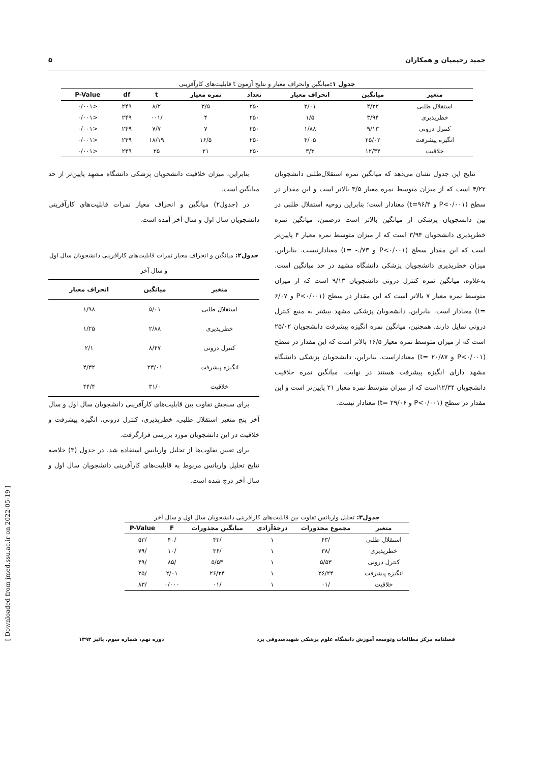[ Downloaded from jmed.ssu.ac.ir on 2022-05-19 ]
حمید رحیمیان و همکاران ۵
جدول ۱: میانگین وانحراف معیار و نتایج آزمون t قابلیت‌های کارآفرینی
| متغیر | میانگین | انحراف معیار | تعداد | نمره معیار | t | df | P-Value |
| --- | --- | --- | --- | --- | --- | --- | --- |
| استقلال طلبی | ۴/۲۲ | ۲/۰۱ | ۲۵۰ | ۳/۵ | ۸/۲ | ۲۴۹ | <۰/۰۰۱ |
| خطرپذیری | ۳/۹۴ | ۱/۵ | ۲۵۰ | ۴ | /۰۰۱ | ۲۴۹ | <۰/۰۰۱ |
| کنترل درونی | ۹/۱۳ | ۱/۸۸ | ۲۵۰ | ۷ | ۷/۷ | ۲۴۹ | <۰/۰۰۱ |
| انگیزه پیشرفت | ۲۵/۰۲ | ۴/۰۵ | ۲۵۰ | ۱۶/۵ | ۱۸/۱۹ | ۲۴۹ | <۰/۰۰۱ |
| خلاقیت | ۱۲/۳۴ | ۳/۳ | ۲۵۰ | ۲۱ | ۲۵ | ۲۴۹ | <۰/۰۰۱ |
نتایج این جدول نشان می‌دهد که میانگین نمره استقلال‌طلبی دانشجویان ۴/۲۲ است که از میزان متوسط نمره معیار ۳/۵ بالاتر است و این مقدار در سطح (P<۰/۰۰۱ و t=۹۶/۴) معنادار است؛ بنابراین روحیه استقلال طلبی در بین دانشجویان پزشکی از میانگین بالاتر است درضمن، میانگین نمره خطرپذیری دانشجویان ۳/۹۴ است که از میزان متوسط نمره معیار ۴ پایین‌تر است که این مقدار سطح (P<۰/۰۰۱ و ۷۳/.- =t) معنادارنیست. بنابراین، میزان خطرپذیری دانشجویان پزشکی دانشگاه مشهد در حد میانگین است. به‌علاوه، میانگین نمره کنترل درونی دانشجویان ۹/۱۳ است که از میزان متوسط نمره معیار ۷ بالاتر است که این مقدار در سطح (P<۰/۰۰۱ و ۶/۰۷ =t) معنادار است. بنابراین، دانشجویان پزشکی مشهد بیشتر به منبع کنترل درونی تمایل دارند. همچنین، میانگین نمره انگیزه پیشرفت دانشجویان ۲۵/۰۲ است که از میزان متوسط نمره معیار ۱۶/۵ بالاتر است که این مقدار در سطح (P<۰/۰۰۱ و ۲۰/۸۷ =t) معناداراست. بنابراین، دانشجویان پزشکی دانشگاه مشهد دارای انگیزه پیشرفت هستند در نهایت، میانگین نمره خلاقیت دانشجویان ۱۲/۳۴است که از میزان متوسط نمره معیار ۲۱ پایین‌تر است و این مقدار در سطح (P<۰/۰۰۱ و ۲۹/۰۶ =t) معنادار نیست.
بنابراین، میزان خلاقیت دانشجویان پزشکی دانشگاه مشهد پایین‌تر از حد میانگین است.
در (جدول۲) میانگین و انحراف معیار نمرات قابلیت‌های کارآفرینی دانشجویان سال اول و سال آخر آمده است.
جدول۲: میانگین و انحراف معیار نمرات قابلیت‌های کارآفرینی دانشجویان سال اول و سال آخر
| متغیر | میانگین | انحراف معیار |
| --- | --- | --- |
| استقلال طلبی | ۵/۰۱ | ۱/۹۸ |
| خطرپذیری | ۲/۸۸ | ۱/۲۵ |
| کنترل درونی | ۸/۴۷ | ۲/۱ |
| انگیزه پیشرفت | ۲۳/۰۱ | ۴/۳۲ |
| خلاقیت | ۳۱/۰ | ۴۴/۴ |
برای سنجش تفاوت بین قابلیت‌های کارآفرینی دانشجویان سال اول و سال آخر پنج متغیر استقلال طلبی، خطرپذیری، کنترل درونی، انگیزه پیشرفت و خلاقیت در این دانشجویان مورد بررسی قرارگرفت.
برای تعیین تفاوت‌ها از تحلیل واریانس استفاده شد. در جدول (۳) خلاصه نتایج تحلیل واریانس مربوط به قابلیت‌های کارآفرینی دانشجویان سال اول و سال آخر درج شده است.
جدول۳: تحلیل واریانس تفاوت بین قابلیت‌های کارآفرینی دانشجویان سال اول و سال آخر
| متغیر | مجموع مجذورات | درجهٔ‌آزادی | میانگین مجذورات | F | P-Value |
| --- | --- | --- | --- | --- | --- |
| استقلال طلبی | /۴۳ | ۱ | /۴۳ | /۴۰ | /۵۳ |
| خطرپذیری | /۳۸ | ۱ | /۳۶ | /۱۰ | /۷۹ |
| کنترل درونی | ۵/۵۳ | ۱ | ۵/۵۳ | /۸۵ | /۴۹ |
| انگیزه پیشرفت | ۲۶/۲۴ | ۱ | ۲۶/۲۴ | ۲/۰۱ | /۲۵ |
| خلاقیت | /۰۱ | ۱ | /۰۱ | ۰/۰۰۰ | /۸۳ |
فصلنامه مرکز مطالعات وتوسعه آموزش دانشگاه علوم پزشکی شهیدصدوقی یزد دوره نهم، شماره سوم، پائیز ۱۳۹۳